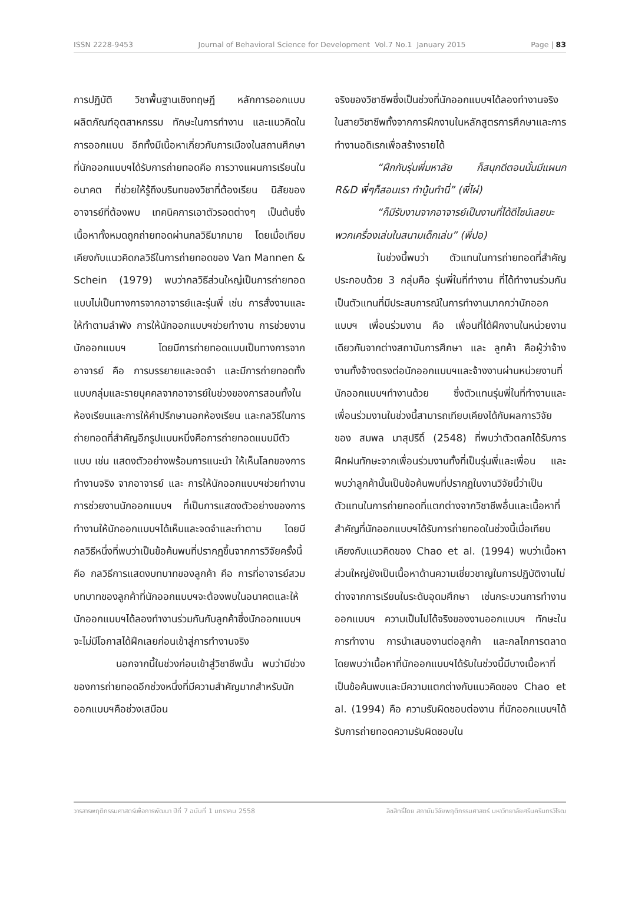ISSN 2228-9453 Journal of Behavioral Science for Development Vol.7 No.1 January 2015 Page | 83
การปฏิบัติ วิชาพื้นฐานเชิงทฤษฎี หลักการออกแบบผลิตภัณฑ์อุตสาหกรรม ทักษะในการทำงาน และแนวคิดในการออกแบบ อีกทั้งมีเนื้อหาเกี่ยวกับการเมืองในสถานศึกษาที่นักออกแบบฯได้รับการถ่ายทอดคือ การวางแผนการเรียนในอนาคต ที่ช่วยให้รู้ถึงบริบทของวิชาที่ต้องเรียน นิสัยของอาจารย์ที่ต้องพบ เทคนิคการเอาตัวรอดต่างๆ เป็นต้นซึ่งเนื้อหาทั้งหมดถูกถ่ายทอดผ่านกลวิธีมากมาย โดยเมื่อเทียบเคียงกับแนวคิดกลวิธีในการถ่ายทอดของ Van Mannen & Schein (1979) พบว่ากลวิธีส่วนใหญ่เป็นการถ่ายทอดแบบไม่เป็นทางการจากอาจารย์และรุ่นพี่ เช่น การสั่งงานและให้ทำตามลำพัง การให้นักออกแบบฯช่วยทำงาน การช่วยงานนักออกแบบฯ โดยมีการถ่ายทอดแบบเป็นทางการจากอาจารย์ คือ การบรรยายและจดจำ และมีการถ่ายทอดทั้งแบบกลุ่มและรายบุคคลจากอาจารย์ในช่วงของการสอนทั้งในห้องเรียนและการให้คำปรึกษานอกห้องเรียน และกลวิธีในการถ่ายทอดที่สำคัญอีกรูปแบบหนึ่งคือการถ่ายทอดแบบมีตัวแบบ เช่น แสดงตัวอย่างพร้อมการแนะนำ ให้เห็นโลกของการทำงานจริง จากอาจารย์ และ การให้นักออกแบบฯช่วยทำงาน การช่วยงานนักออกแบบฯ ที่เป็นการแสดงตัวอย่างของการทำงานให้นักออกแบบฯได้เห็นและจดจำและทำตาม โดยมีกลวิธีหนึ่งที่พบว่าเป็นข้อค้นพบที่ปรากฏขึ้นจากการวิจัยครั้งนี้คือ กลวิธีการแสดงบทบาทของลูกค้า คือ การที่อาจารย์สวมบทบาทของลูกค้าที่นักออกแบบฯจะต้องพบในอนาคตและให้นักออกแบบฯได้ลองทำงานร่วมกันกับลูกค้าซึ่งนักออกแบบฯจะไม่มีโอกาสได้ฝึกเลยก่อนเข้าสู่การทำงานจริง
นอกจากนี้ในช่วงก่อนเข้าสู่วิชาชีพนั้น พบว่ามีช่วงของการถ่ายทอดอีกช่วงหนึ่งที่มีความสำคัญมากสำหรับนักออกแบบฯคือช่วงเสมือน
จริงของวิชาชีพซึ่งเป็นช่วงที่นักออกแบบฯได้ลองทำงานจริงในสายวิชาชีพทั้งจากการฝึกงานในหลักสูตรการศึกษาและการทำงานอดิเรกเพื่อสร้างรายได้
“ฝึกกับรุ่นพี่มหาลัย ก็สนุกดีตอนนั้นมีแผนก R&D พี่ๆก็สอนเรา ทำนู้นทำนี่” (พี่ไผ่)
“ก็มีรับงานจากอาจารย์เป็นงานที่ได้ดีไซน์เลยนะ พวกเครื่องเล่นในสนามเด็กเล่น” (พี่ปอ)
ในช่วงนี้พบว่า ตัวแทนในการถ่ายทอดที่สำคัญประกอบด้วย 3 กลุ่มคือ รุ่นพี่ในที่ทำงาน ที่ได้ทำงานร่วมกัน เป็นตัวแทนที่มีประสบการณ์ในการทำงานมากกว่านักออกแบบฯ เพื่อนร่วมงาน คือ เพื่อนที่ได้ฝึกงานในหน่วยงานเดียวกันจากต่างสถาบันการศึกษา และ ลูกค้า คือผู้ว่าจ้างงานทั้งจ้างตรงต่อนักออกแบบฯและจ้างงานผ่านหน่วยงานที่นักออกแบบฯทำงานด้วย ซึ่งตัวแทนรุ่นพี่ในที่ทำงานและเพื่อนร่วมงานในช่วงนี้สามารถเทียบเคียงได้กับผลการวิจัยของ สมพล มาสุปรีดิ์ (2548) ที่พบว่าตัวตลกได้รับการฝึกฝนทักษะจากเพื่อนร่วมงานทั้งที่เป็นรุ่นพี่และเพื่อน และพบว่าลูกค้านั้นเป็นข้อค้นพบที่ปรากฏในงานวิจัยนี้ว่าเป็นตัวแทนในการถ่ายทอดที่แตกต่างจากวิชาชีพอื่นและเนื้อหาที่สำคัญที่นักออกแบบฯได้รับการถ่ายทอดในช่วงนี้เมื่อเทียบเคียงกับแนวคิดของ Chao et al. (1994) พบว่าเนื้อหาส่วนใหญ่ยังเป็นเนื้อหาด้านความเชี่ยวชาญในการปฏิบัติงานไม่ต่างจากการเรียนในระดับอุดมศึกษา เช่นกระบวนการทำงานออกแบบฯ ความเป็นไปได้จริงของงานออกแบบฯ ทักษะในการทำงาน การนำเสนองานต่อลูกค้า และกลไกการตลาด โดยพบว่าเนื้อหาที่นักออกแบบฯได้รับในช่วงนี้มีบางเนื้อหาที่เป็นข้อค้นพบและมีความแตกต่างกับแนวคิดของ Chao et al. (1994) คือ ความรับผิดชอบต่องาน ที่นักออกแบบฯได้รับการถ่ายทอดความรับผิดชอบใน
วารสารพฤติกรรมศาสตร์เพื่อการพัฒนา ปีที่ 7 ฉบับที่ 1 มกราคม 2558 ลิขสิทธิ์โดย สถาบันวิจัยพฤติกรรมศาสตร์ มหาวิทยาลัยศรีนครินทรวิโรฒ